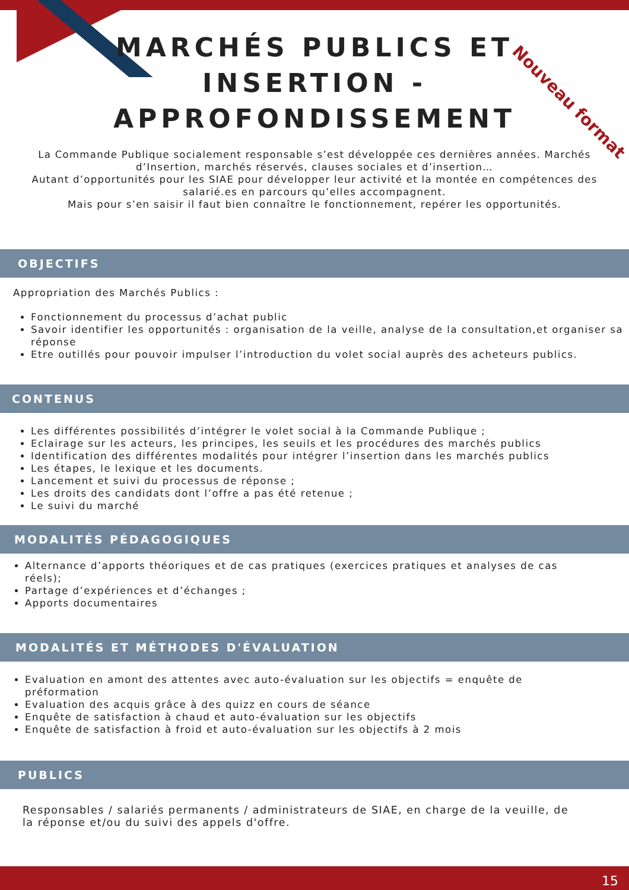Nouveau format
MARCHÉS PUBLICS ET INSERTION - APPROFONDISSEMENT
La Commande Publique socialement responsable s’est développée ces dernières années. Marchés d’Insertion, marchés réservés, clauses sociales et d’insertion…
Autant d’opportunités pour les SIAE pour développer leur activité et la montée en compétences des salarié.es en parcours qu’elles accompagnent.
Mais pour s’en saisir il faut bien connaître le fonctionnement, repérer les opportunités.
OBJECTIFS
Appropriation des Marchés Publics :
Fonctionnement du processus d’achat public
Savoir identifier les opportunités : organisation de la veille, analyse de la consultation,et organiser sa réponse
Etre outillés pour pouvoir impulser l’introduction du volet social auprès des acheteurs publics.
CONTENUS
Les différentes possibilités d’intégrer le volet social à la Commande Publique ;
Eclairage sur les acteurs, les principes, les seuils et les procédures des marchés publics
Identification des différentes modalités pour intégrer l’insertion dans les marchés publics
Les étapes, le lexique et les documents.
Lancement et suivi du processus de réponse ;
Les droits des candidats dont l’offre a pas été retenue ;
Le suivi du marché
MODALITÉS PÉDAGOGIQUES
Alternance d’apports théoriques et de cas pratiques (exercices pratiques et analyses de cas réels);
Partage d’expériences et d’échanges ;
Apports documentaires
MODALITÉS ET MÉTHODES D'ÉVALUATION
Evaluation en amont des attentes avec auto-évaluation sur les objectifs = enquête de préformation
Evaluation des acquis grâce à des quizz en cours de séance
Enquête de satisfaction à chaud et auto-évaluation sur les objectifs
Enquête de satisfaction à froid et auto-évaluation sur les objectifs à 2 mois
PUBLICS
Responsables / salariés permanents / administrateurs de SIAE, en charge de la veuille, de la réponse et/ou du suivi des appels d'offre.
15